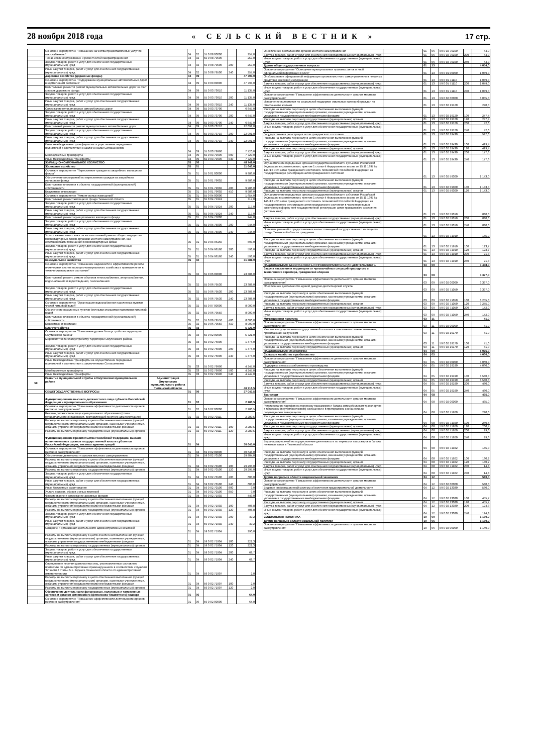28 ноября 2018 года « СЕЛЬСКИЙ ВЕСТНИК » 17 стр.
| | Основное мероприятие "Повышение качества предоставляемых услуг по газоснабжению" | | 04 | 02 | 55 0 08 00000 | | 257,0 |
| | Техническое обслуживание и ремонт сетей газораспределения | | 04 | 02 | 55 0 08 79500 | | 257,0 |
| | Закупка товаров, работ и услуг для обеспечения государственных (муниципальных) нужд | | 04 | 02 | 55 0 08 79500 | 200 | 257,0 |
| | Иные закупки товаров, работ и услуг для обеспечения государственных (муниципальных) нужд | | 04 | 02 | 55 0 08 79500 | 240 | 257,0 |
| | Дорожное хозяйство (дорожные фонды) | | 04 | 09 | | | 47 793,0 |
| | Основное мероприятие "Поддержание муниципальных автомобильных дорог в нормативном состоянии" | | 04 | 09 | 55 0 03 00000 | | 47 793,0 |
| | Капитальный ремонт и ремонт муниципальных автомобильных дорог за счет средств дорожного фонда | | 04 | 09 | 55 0 03 73610 | | 11 135,0 |
| | Закупка товаров, работ и услуг для обеспечения государственных (муниципальных) нужд | | 04 | 09 | 55 0 03 73610 | 200 | 11 135,0 |
| | Иные закупки товаров, работ и услуг для обеспечения государственных (муниципальных) нужд | | 04 | 09 | 55 0 03 73610 | 240 | 11 135,0 |
| | Содержание муниципальных автомобильных дорог | | 04 | 09 | 55 0 03 73700 | | 6 847,0 |
| | Закупка товаров, работ и услуг для обеспечения государственных (муниципальных) нужд | | 04 | 09 | 55 0 03 73700 | 200 | 6 847,0 |
| | Иные закупки товаров, работ и услуг для обеспечения государственных (муниципальных) нужд | | 04 | 09 | 55 0 03 73700 | 240 | 6 847,0 |
| | Капитальный ремонт и ремонт муниципальных автомобильных дорог | | 04 | 09 | 55 0 03 73710 | | 22 091,0 |
| | Закупка товаров, работ и услуг для обеспечения государственных (муниципальных) нужд | | 04 | 09 | 55 0 03 73710 | 200 | 22 091,0 |
| | Иные закупки товаров, работ и услуг для обеспечения государственных (муниципальных) нужд | | 04 | 09 | 55 0 03 73710 | 240 | 22 091,0 |
| | Иные межбюджетные трансферты на осуществление переданных полномочий в соответствии с заключенными Соглашениями | | 04 | 09 | 55 0 03 79990 | | 7 720,0 |
| | Межбюджетные трансферты | | 04 | 09 | 55 0 03 79990 | 500 | 7 720,0 |
| | Иные межбюджетные трансферты | | 04 | 09 | 55 0 03 79990 | 540 | 7 720,0 |
| | ЖИЛИЩНО-КОММУНАЛЬНОЕ ХОЗЯЙСТВО | | 05 | 00 | | | 48 749,0 |
| | Жилищное хозяйство | | 05 | 01 | | | 11 640,0 |
| | Основное мероприятие "Переселение граждан из аварийного жилищного фонда" | | 05 | 01 | 55 0 01 00000 | | 9 986,0 |
| | Обеспечение мероприятий по переселению граждан из аварийного жилищного фонда | | 05 | 01 | 55 0 01 79602 | | 9 986,0 |
| | Капитальные вложения в объекты государственной (муниципальной) собственности | | 05 | 01 | 55 0 01 79602 | 400 | 9 986,0 |
| | Бюджетные инвестиции | | 05 | 01 | 55 0 01 79602 | 410 | 9 986,0 |
| | Основное мероприятие "Ремонт жилых помещений" | | 05 | 01 | 55 0 04 00000 | | 1 654,0 |
| | Капитальный ремонт жилищного фонда Тюменской области | | 05 | 01 | 55 0 04 71924 | | 117,0 |
| | Закупка товаров, работ и услуг для обеспечения государственных (муниципальных) нужд | | 05 | 01 | 55 0 04 71924 | 200 | 117,0 |
| | Иные закупки товаров, работ и услуг для обеспечения государственных (муниципальных) нужд | | 05 | 01 | 55 0 04 71924 | 240 | 117,0 |
| | Капитальный ремонт муниципального жилищного фонда | | 05 | 01 | 55 0 04 75000 | | 944,0 |
| | Закупка товаров, работ и услуг для обеспечения государственных (муниципальных) нужд | | 05 | 01 | 55 0 04 75000 | 200 | 944,0 |
| | Иные закупки товаров, работ и услуг для обеспечения государственных (муниципальных) нужд | | 05 | 01 | 55 0 04 75000 | 240 | 944,0 |
| | Уплата ежемесячных взносов на капитальный ремонт общего имущества многоквартирных домов органами местного самоуправления, как собственниками помещений в многоквартирных домах | | 05 | 01 | 55 0 04 96160 | | 593,0 |
| | Закупка товаров, работ и услуг для обеспечения государственных (муниципальных) нужд | | 05 | 01 | 55 0 04 96160 | 200 | 593,0 |
| | Иные закупки товаров, работ и услуг для обеспечения государственных (муниципальных) нужд | | 05 | 01 | 55 0 04 96160 | 240 | 593,0 |
| | Коммунальное хозяйство | | 05 | 02 | | | 31 388,0 |
| | Основное мероприятие "Повышение надежности и эффективности работы инженерных систем жилищно-коммунального хозяйства и приведение их в технически исправное состояние" | | 05 | 02 | 55 0 06 00000 | | 23 388,0 |
| | Капитальный ремонт, ремонт объектов теплоснабжения, энергоснабжения, водоснабжения и водоотведения, газоснабжения | | 05 | 02 | 55 0 06 79530 | | 23 388,0 |
| | Закупка товаров, работ и услуг для обеспечения государственных (муниципальных) нужд | | 05 | 02 | 55 0 06 79530 | 200 | 23 388,0 |
| | Иные закупки товаров, работ и услуг для обеспечения государственных (муниципальных) нужд | | 05 | 02 | 55 0 06 79530 | 240 | 23 388,0 |
| | Основное мероприятие "Организация водоснабжения населенных пунктов чистой питьевой водой" | | 05 | 02 | 55 0 07 00000 | | 8 000,0 |
| | Обеспечение населенных пунктов блочными станциями подготовки питьевой водой | | 05 | 02 | 55 0 06 79550 | | 8 000,0 |
| | Капитальные вложения в объекты государственной (муниципальной) собственности | | 05 | 02 | 55 0 06 79550 | 400 | 8 000,0 |
| | Бюджетные инвестиции | | 05 | 02 | 55 0 06 79550 | 410 | 8 000,0 |
| | Благоустройство | | 05 | 03 | | | 5 721,0 |
| | Основное мероприятие "Повышение уровня благоустройства территории Омутинского района" | | 05 | 03 | 55 0 02 00000 | | 5 721,0 |
| | Мероприятия по благоустройству территории Омутинского района | | 05 | 03 | 55 0 02 76000 | | 1 474,0 |
| | Закупка товаров, работ и услуг для обеспечения государственных (муниципальных) нужд | | 05 | 03 | 55 0 02 76000 | 200 | 1 474,0 |
| | Иные закупки товаров, работ и услуг для обеспечения государственных (муниципальных) нужд | | 05 | 03 | 55 0 02 76000 | 240 | 1 474,0 |
| | Иные межбюджетные трансферты на осуществление переданных полномочий в соответствии с заключенными Соглашениями | | 05 | 03 | 55 0 02 79990 | | 4 247,0 |
| | Межбюджетные трансферты | | 05 | 03 | 55 0 02 79990 | 500 | 4 247,0 |
| | Иные межбюджетные трансферты | | 05 | 03 | 55 0 02 79990 | 540 | 4 247,0 |
| 59 | Развитие муниципальной службы в Омутинском муниципальном районе | Администрация Омутинского муниципального района Тюменской области | | | | | 46 716,5 |
| | ОБЩЕГОСУДАРСТВЕННЫЕ ВОПРОСЫ | | 01 | 00 | | | 37 043,5 |
| | Функционирование высшего должностного лица субъекта Российской Федерации и муниципального образования | | 01 | 02 | | | 2 280,5 |
| | Основное мероприятие "Повышение эффективности деятельности органов местного самоуправления" | | 01 | 02 | 59 0 02 00000 | | 2 280,5 |
| | Высшее должностное лицо муниципального образования (глава муниципального образования, возглавляющий местную администрацию) | | 01 | 02 | 59 0 02 70111 | | 2 280,5 |
| | Расходы на выплаты персоналу в целях обеспечения выполнения функций государственными (муниципальными) органами, казенными учреждениями, органами управления государственными внебюджетными фондами | | 01 | 02 | 59 0 02 70111 | 100 | 2 280,5 |
| | Расходы на выплаты персоналу государственных (муниципальных) органов | | 01 | 02 | 59 0 02 70111 | 120 | 2 280,5 |
| | Функционирование Правительства Российской Федерации, высших исполнительных органов государственной власти субъектов Российской Федерации, местных администраций | | 01 | 04 | | | 30 645,0 |
| | Основное мероприятие "Повышение эффективности деятельности органов местного самоуправления" | | 01 | 04 | 59 0 02 00000 | | 30 645,0 |
| | Обеспечение деятельности органов местного самоуправления | | 01 | 04 | 59 0 02 70100 | | 29 904,0 |
| | Расходы на выплаты персоналу в целях обеспечения выполнения функций государственными (муниципальными) органами, казенными учреждениями, органами управления государственными внебюджетными фондами | | 01 | 04 | 59 0 02 70100 | 100 | 29 295,0 |
| | Расходы на выплаты персоналу государственных (муниципальных) органов | | 01 | 04 | 59 0 02 70100 | 120 | 29 295,0 |
| | Закупка товаров, работ и услуг для обеспечения государственных (муниципальных) нужд | | 01 | 04 | 59 0 02 70100 | 200 | 600,0 |
| | Иные закупки товаров, работ и услуг для обеспечения государственных (муниципальных) нужд | | 01 | 04 | 59 0 02 70100 | 240 | 600,0 |
| | Иные бюджетные ассигнования | | 01 | 04 | 59 0 02 70100 | 800 | 9,0 |
| | Уплата налогов, сборов и иных платежей | | 01 | 04 | 59 0 02 70100 | 850 | 9,0 |
| | Формирование и содержание архивных фондов | | 01 | 04 | 59 0 02 71902 | | 449,0 |
| | Расходы на выплаты персоналу в целях обеспечения выполнения функций государственными (муниципальными) органами, казенными учреждениями, органами управления государственными внебюджетными фондами | | 01 | 04 | 59 0 02 71902 | 100 | 408,8 |
| | Расходы на выплаты персоналу государственных (муниципальных) органов | | 01 | 04 | 59 0 02 71902 | 120 | 408,8 |
| | Закупка товаров, работ и услуг для обеспечения государственных (муниципальных) нужд | | 01 | 04 | 59 0 02 71902 | 200 | 40,2 |
| | Иные закупки товаров, работ и услуг для обеспечения государственных (муниципальных) нужд | | 01 | 04 | 59 0 02 71902 | 240 | 40,2 |
| | Создание и организация деятельности административных комиссий | | 01 | 04 | 59 0 02 71904 | | 290,0 |
| | Расходы на выплаты персоналу в целях обеспечения выполнения функций государственными (муниципальными) органами, казенными учреждениями, органами управления государственными внебюджетными фондами | | 01 | 04 | 59 0 02 71904 | 100 | 221,3 |
| | Расходы на выплаты персоналу государственных (муниципальных) органов | | 01 | 04 | 59 0 02 71904 | 120 | 221,3 |
| | Закупка товаров, работ и услуг для обеспечения государственных (муниципальных) нужд | | 01 | 04 | 59 0 02 71904 | 200 | 68,7 |
| | Иные закупки товаров, работ и услуг для обеспечения государственных (муниципальных) нужд | | 01 | 04 | 59 0 02 71904 | 240 | 68,7 |
| | Определение перечня должностных лиц, уполномоченных составлять протоколы об административных правонарушениях в соответствии с пунктом "6" части 2 статьи 5.1. Кодекса Тюменской области об административной ответственности | | 01 | 04 | 59 0 02 71907 | | 2,0 |
| | Расходы на выплаты персоналу в целях обеспечения выполнения функций государственными (муниципальными) органами, казенными учреждениями, органами управления государственными внебюджетными фондами | | 01 | 04 | 59 0 02 71907 | 100 | 2,0 |
| | Расходы на выплаты персоналу государственных (муниципальных) органов | | 01 | 04 | 59 0 02 71907 | 120 | 2,0 |
| | Обеспечение деятельности финансовых, налоговых и таможенных органов и органов финансового (финансово-бюджетного) надзора | | 01 | 06 | | | 64,0 |
| | Основное мероприятие "Повышение эффективности деятельности органов местного самоуправления" | | 01 | 06 | 59 0 02 00000 | | 64,0 |
| Обеспечение деятельности органов местного самоуправления | | 01 | 06 | 59 0 02 70100 | | 64,0 |
| Закупка товаров, работ и услуг для обеспечения государственных (муниципальных) нужд | | 01 | 06 | 59 0 02 70100 | 200 | 64,0 |
| Иные закупки товаров, работ и услуг для обеспечения государственных (муниципальных) нужд | | 01 | 06 | 59 0 02 70100 | 240 | 64,0 |
| Другие общегосударственные вопросы | | 01 | 13 | | | 4 054,0 |
| Основное мероприятие "Освещение муниципальных правовых актов и иной официальной информации в СМИ" | | 01 | 13 | 59 0 01 00000 | | 1 049,0 |
| Опубликование официальной информации органов местного самоуправления в печатных средствах массовой информации | | 01 | 13 | 59 0 01 71110 | | 1 049,0 |
| Закупка товаров, работ и услуг для обеспечения государственных (муниципальных) нужд | | 01 | 13 | 59 0 01 71110 | 200 | 1 049,0 |
| Иные закупки товаров, работ и услуг для обеспечения государственных (муниципальных) нужд | | 01 | 13 | 59 0 01 71110 | 240 | 1 049,0 |
| Основное мероприятие "Повышение эффективности деятельности органов местного самоуправления" | | 01 | 13 | 59 0 02 00000 | | 3 005,0 |
| Исполнение полномочия по социальной поддержке отдельных категорий граждан по обеспечению жильем | | 01 | 13 | 59 0 02 19120 | | 290,0 |
| Расходы на выплаты персоналу в целях обеспечения выполнения функций государственными (муниципальными) органами, казенными учреждениями, органами управления государственными внебюджетными фондами | | 01 | 13 | 59 0 02 19120 | 100 | 247,4 |
| Расходы на выплаты персоналу государственных (муниципальных) органов | | 01 | 13 | 59 0 02 19120 | 120 | 247,4 |
| Закупка товаров, работ и услуг для обеспечения государственных (муниципальных) нужд | | 01 | 13 | 59 0 02 19120 | 200 | 42,6 |
| Иные закупки товаров, работ и услуг для обеспечения государственных (муниципальных) нужд | | 01 | 13 | 59 0 02 19120 | 240 | 42,6 |
| Государственная регистрация актов гражданского состояния | | 01 | 13 | 59 0 02 19430 | | 597,0 |
| Расходы на выплаты персоналу в целях обеспечения выполнения функций государственными (муниципальными) органами, казенными учреждениями, органами управления государственными внебюджетными фондами | | 01 | 13 | 59 0 02 19430 | 100 | 419,4 |
| Расходы на выплаты персоналу государственных (муниципальных) органов | | 01 | 13 | 59 0 02 19430 | 120 | 419,4 |
| Закупка товаров, работ и услуг для обеспечения государственных (муниципальных) нужд | | 01 | 13 | 59 0 02 19430 | 200 | 177,6 |
| Иные закупки товаров, работ и услуг для обеспечения государственных (муниципальных) нужд | | 01 | 13 | 59 0 02 19430 | 240 | 177,6 |
| Осуществление переданных органам государственной власти субъектов Российской Федерации в соответствии с пунктом 1 статьи 4 Федерального закона от 15.11.1997 № 143-ФЗ «Об актах гражданского состояния» полномочий Российской Федерации на государственную регистрацию актов гражданского состояния | | 01 | 13 | 59 0 02 59300 | | 1 143,0 |
| Расходы на выплаты персоналу в целях обеспечения выполнения функций государственными (муниципальными) органами, казенными учреждениями, органами управления государственными внебюджетными фондами | | 01 | 13 | 59 0 02 59300 | 100 | 1 143,0 |
| Расходы на выплаты персоналу государственных (муниципальных) органов | | 01 | 13 | 59 0 02 59300 | 120 | 1 143,0 |
| Осуществление переданных органам государственной власти субъектов Российской Федерации в соответствии с пунктом 1 статьи 4 Федерального закона от 15.11.1997 № 143-ФЗ «Об актах гражданского состояния» полномочий Российской Федерации на государственную регистрацию актов гражданского состояния в части перевода в электронную форму книг государственной регистрации актов гражданского состояния (актовых книг) | | 01 | 13 | 59 0 02 59310 | | 830,0 |
| Закупка товаров, работ и услуг для обеспечения государственных (муниципальных) нужд | | 01 | 13 | 59 0 02 59310 | 200 | 830,0 |
| Иные закупки товаров, работ и услуг для обеспечения государственных (муниципальных) нужд | | 01 | 13 | 59 0 02 59310 | 240 | 830,0 |
| Принятие решений о предоставлении жилых помещений государственного жилищного фонда Тюменской области гражданам | | 01 | 13 | 59 0 02 71910 | | 145,0 |
| Расходы на выплаты персоналу в целях обеспечения выполнения функций государственными (муниципальными) органами, казенными учреждениями, органами управления государственными внебюджетными фондами | | 01 | 13 | 59 0 02 71910 | 100 | 123,7 |
| Расходы на выплаты персоналу государственных (муниципальных) органов | | 01 | 13 | 59 0 02 71910 | 120 | 123,7 |
| Закупка товаров, работ и услуг для обеспечения государственных (муниципальных) нужд | | 01 | 13 | 59 0 02 71910 | 200 | 21,3 |
| Иные закупки товаров, работ и услуг для обеспечения государственных (муниципальных) нужд | | 01 | 13 | 59 0 02 71910 | 240 | 21,3 |
| НАЦИОНАЛЬНАЯ БЕЗОПАСНОСТЬ И ПРАВООХРАНИТЕЛЬНАЯ ДЕЯТЕЛЬНОСТЬ | | 03 | 00 | | | 3 438,0 |
| Защита населения и территории от чрезвычайных ситуаций природного и техногенного характера, гражданская оборона | | 03 | 09 | | | 3 397,0 |
| Основное мероприятие "Повышение эффективности деятельности органов местного самоуправления" | | 03 | 09 | 59 0 02 00000 | | 3 397,0 |
| Обеспечение деятельности единой дежурно-диспетчерской службы | | 03 | 09 | 59 0 02 71050 | | 3 397,0 |
| Расходы на выплаты персоналу в целях обеспечения выполнения функций государственными (муниципальными) органами, казенными учреждениями, органами управления государственными внебюджетными фондами | | 03 | 09 | 59 0 02 71050 | 100 | 3 255,0 |
| Расходы на выплаты персоналу государственных (муниципальных) органов | | 03 | 09 | 59 0 02 71050 | 120 | 3 255,0 |
| Закупка товаров, работ и услуг для обеспечения государственных (муниципальных) нужд | | 03 | 09 | 59 0 02 71050 | 200 | 142,0 |
| Иные закупки товаров, работ и услуг для обеспечения государственных (муниципальных) нужд | | 03 | 09 | 59 0 02 71050 | 240 | 142,0 |
| Миграционная политика | | 03 | 11 | | | 41,0 |
| Основное мероприятие "Повышение эффективности деятельности органов местного самоуправления" | | 03 | 11 | 59 0 02 00000 | | 41,0 |
| Участие в осуществлении государственной политики в отношении соотечественников, проживающих за рубежом | | 03 | 11 | 59 0 02 19170 | | 41,0 |
| Расходы на выплаты персоналу в целях обеспечения выполнения функций государственными (муниципальными) органами, казенными учреждениями, органами управления государственными внебюджетными фондами | | 03 | 11 | 59 0 02 19170 | 100 | 41,0 |
| Расходы на выплаты персоналу государственных (муниципальных) органов | | 03 | 11 | 59 0 02 19170 | 120 | 41,0 |
| НАЦИОНАЛЬНАЯ ЭКОНОМИКА | | 04 | 00 | | | 5 075,0 |
| Сельское хозяйство и рыболовство | | 04 | 05 | | | 4 060,0 |
| Основное мероприятие "Повышение эффективности деятельности органов местного самоуправления" | | 04 | 05 | 59 0 02 00000 | | 4 060,0 |
| Поддержка сельскохозяйственного производства | | 04 | 05 | 59 0 02 19190 | | 4 060,0 |
| Расходы на выплаты персоналу в целях обеспечения выполнения функций государственными (муниципальными) органами, казенными учреждениями, органами управления государственными внебюджетными фондами | | 04 | 05 | 59 0 02 19190 | 100 | 3 580,0 |
| Расходы на выплаты персоналу государственных (муниципальных) органов | | 04 | 05 | 59 0 02 19190 | 120 | 3 580,0 |
| Закупка товаров, работ и услуг для обеспечения государственных (муниципальных) нужд | | 04 | 05 | 59 0 02 19190 | 200 | 480,0 |
| Иные закупки товаров, работ и услуг для обеспечения государственных (муниципальных) нужд | | 04 | 05 | 59 0 02 19190 | 240 | 480,0 |
| Транспорт | | 04 | 08 | | | 435,0 |
| Основное мероприятие "Повышение эффективности деятельности органов местного самоуправления" | | 04 | 08 | 59 0 02 00000 | | 435,0 |
| Регулирование тарифов на перевозку пассажиров и багажа автомобильным транспортом в городском (внутрипоселковом) сообщении и в пригородном сообщении до садоводческих товариществ | | 04 | 08 | 59 0 02 71920 | | 290,0 |
| Расходы на выплаты персоналу в целях обеспечения выполнения функций государственными (муниципальными) органами, казенными учреждениями, органами управления государственными внебюджетными фондами | | 04 | 08 | 59 0 02 71920 | 100 | 260,4 |
| Расходы на выплаты персоналу государственных (муниципальных) органов | | 04 | 08 | 59 0 02 71920 | 120 | 260,4 |
| Закупка товаров, работ и услуг для обеспечения государственных (муниципальных) нужд | | 04 | 08 | 59 0 02 71920 | 200 | 29,6 |
| Иные закупки товаров, работ и услуг для обеспечения государственных (муниципальных) нужд | | 04 | 08 | 59 0 02 71920 | 240 | 29,6 |
| Выдача разрешений на осуществление деятельности по перевозке пассажиров и багажа легковым такси в Тюменской области | | 04 | 08 | 59 0 02 71922 | | 145,0 |
| Расходы на выплаты персоналу в целях обеспечения выполнения функций государственными (муниципальными) органами, казенными учреждениями, органами управления государственными внебюджетными фондами | | 04 | 08 | 59 0 02 71922 | 100 | 130,2 |
| Расходы на выплаты персоналу государственных (муниципальных) органов | | 04 | 08 | 59 0 02 71922 | 120 | 130,2 |
| Закупка товаров, работ и услуг для обеспечения государственных (муниципальных) нужд | | 04 | 08 | 59 0 02 71922 | 200 | 14,8 |
| Иные закупки товаров, работ и услуг для обеспечения государственных (муниципальных) нужд | | 04 | 08 | 59 0 02 71922 | 240 | 14,8 |
| Другие вопросы в области национальной экономики | | 04 | 12 | | | 580,0 |
| Основное мероприятие "Повышение эффективности деятельности органов местного самоуправления" | | 04 | 12 | 59 0 02 00000 | | 580,0 |
| Ведение информационной системы обеспечения градостроительной деятельности | | 04 | 12 | 59 0 02 13380 | | 580,0 |
| Расходы на выплаты персоналу в целях обеспечения выполнения функций государственными (муниципальными) органами, казенными учреждениями, органами управления государственными внебюджетными фондами | | 04 | 12 | 59 0 02 13380 | 100 | 455,7 |
| Расходы на выплаты персоналу государственных (муниципальных) органов | | 04 | 12 | 59 0 02 13380 | 120 | 455,7 |
| Закупка товаров, работ и услуг для обеспечения государственных (муниципальных) нужд | | 04 | 12 | 59 0 02 13380 | 200 | 124,3 |
| Иные закупки товаров, работ и услуг для обеспечения государственных (муниципальных) нужд | | 04 | 12 | 59 0 02 13380 | 240 | 124,3 |
| СОЦИАЛЬНАЯ ПОЛИТИКА | | 10 | 00 | | | 1 160,0 |
| Другие вопросы в области социальной политики | | 10 | 06 | | | 1 160,0 |
| Основное мероприятие "Повышение эффективности деятельности органов местного самоуправления" | | 10 | 06 | 59 0 02 00000 | | 1 160,0 |